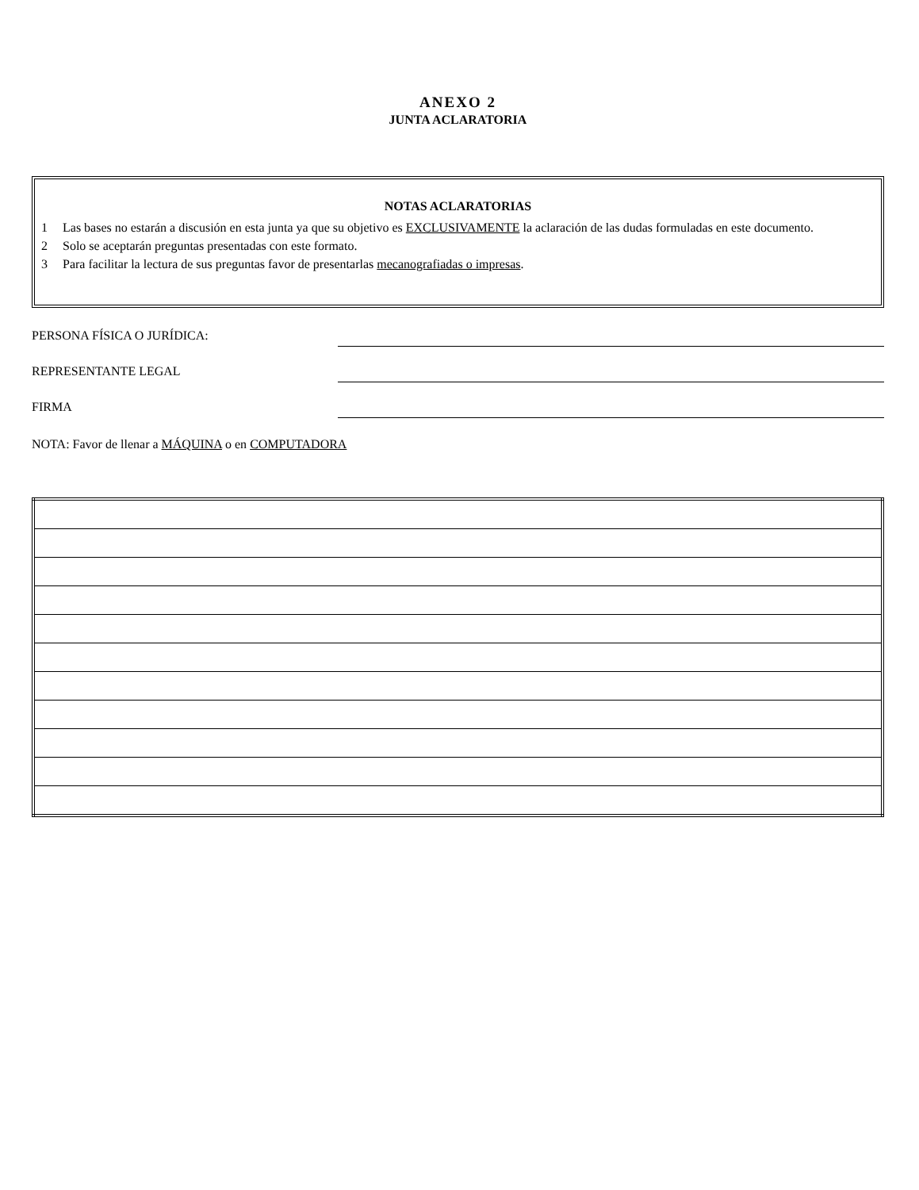ANEXO 2
JUNTA ACLARATORIA
NOTAS ACLARATORIAS
1 Las bases no estarán a discusión en esta junta ya que su objetivo es EXCLUSIVAMENTE la aclaración de las dudas formuladas en este documento.
2 Solo se aceptarán preguntas presentadas con este formato.
3 Para facilitar la lectura de sus preguntas favor de presentarlas mecanografiadas o impresas.
PERSONA FÍSICA O JURÍDICA:
REPRESENTANTE LEGAL
FIRMA
NOTA: Favor de llenar a MÁQUINA o en COMPUTADORA